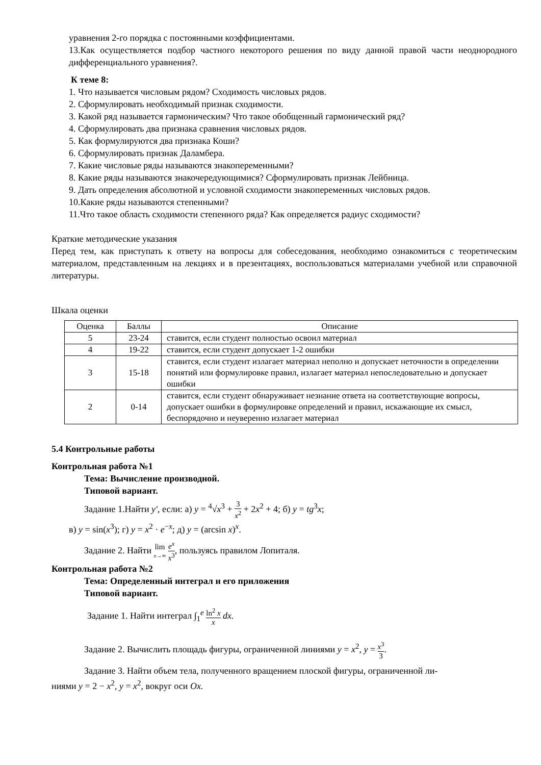уравнения 2-го порядка с постоянными коэффициентами.
13.Как осуществляется подбор частного некоторого решения по виду данной правой части неоднородного дифференциального уравнения?.
К теме 8:
1. Что называется числовым рядом? Сходимость числовых рядов.
2. Сформулировать необходимый признак сходимости.
3. Какой ряд называется гармоническим? Что такое обобщенный гармонический ряд?
4. Сформулировать два признака сравнения числовых рядов.
5. Как формулируются два признака Коши?
6. Сформулировать признак Даламбера.
7. Какие числовые ряды называются знакопеременными?
8. Какие ряды называются знакочередующимися? Сформулировать признак Лейбница.
9. Дать определения абсолютной и условной сходимости знакопеременных числовых рядов.
10.Какие ряды называются степенными?
11.Что такое область сходимости степенного ряда? Как определяется радиус сходимости?
Краткие методические указания
Перед тем, как приступать к ответу на вопросы для собеседования, необходимо ознакомиться с теоретическим материалом, представленным на лекциях и в презентациях, воспользоваться материалами учебной или справочной литературы.
Шкала оценки
| Оценка | Баллы | Описание |
| --- | --- | --- |
| 5 | 23-24 | ставится, если студент полностью освоил материал |
| 4 | 19-22 | ставится, если студент допускает 1-2 ошибки |
| 3 | 15-18 | ставится, если студент излагает материал неполно и допускает неточности в определении понятий или формулировке правил, излагает материал непоследовательно и допускает ошибки |
| 2 | 0-14 | ставится, если студент обнаруживает незнание ответа на соответствующие вопросы, допускает ошибки в формулировке определений и правил, искажающие их смысл, беспорядочно и неуверенно излагает материал |
5.4 Контрольные работы
Контрольная работа №1
Тема: Вычисление производной.
Типовой вариант.
Задание 1.Найти y′, если: а) y = <sup>4</sup>√x<sup>3</sup> + 3 x<sup>2</sup> + 2x<sup>2</sup> + 4; б) y = tg<sup>3</sup>x;
в) y = sin(x<sup>3</sup>); г) y = x<sup>2</sup> · e<sup>−x</sup>; д) y = (arcsin x)<sup>x</sup>.
Задание 2. Найти lim x→∞ e<sup>x</sup> x<sup>3</sup>, пользуясь правилом Лопиталя.
Контрольная работа №2
Тема: Определенный интеграл и его приложения
Типовой вариант.
Задание 1. Найти интеграл ∫<sub>1</sub><sup>e</sup> ln<sup>2</sup> x x dx.
Задание 2. Вычислить площадь фигуры, ограниченной линиями y = x<sup>2</sup>, y = x<sup>3</sup> 3.
Задание 3. Найти объем тела, полученного вращением плоской фигуры, ограниченной ли-
ниями y = 2 − x<sup>2</sup>, y = x<sup>2</sup>, вокруг оси Ox.